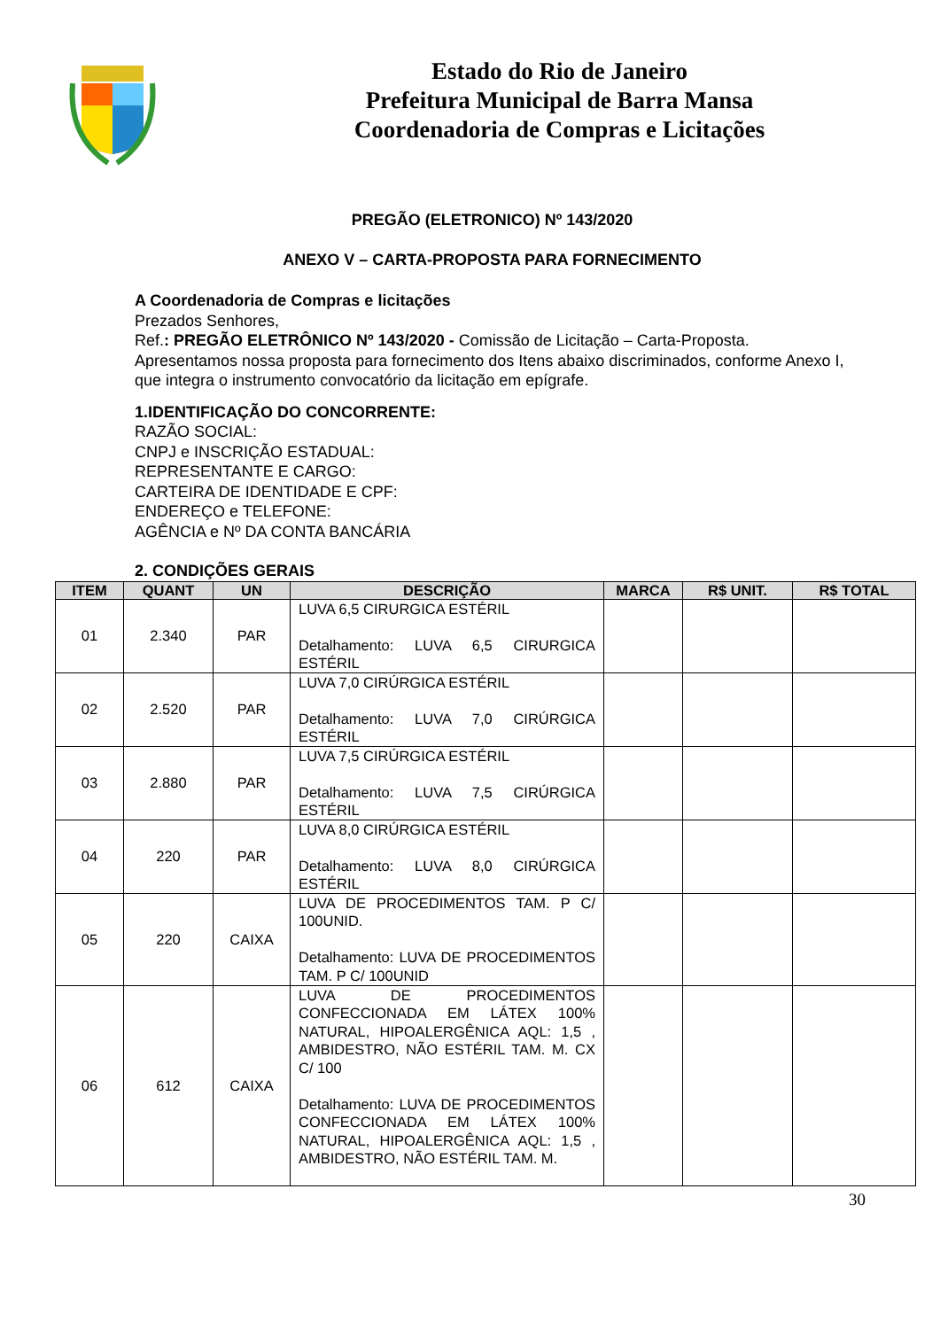Estado do Rio de Janeiro
Prefeitura Municipal de Barra Mansa
Coordenadoria de Compras e Licitações
PREGÃO (ELETRONICO) Nº 143/2020
ANEXO V – CARTA-PROPOSTA PARA FORNECIMENTO
A Coordenadoria de Compras e licitações
Prezados Senhores,
Ref.: PREGÃO ELETRÔNICO Nº 143/2020 - Comissão de Licitação – Carta-Proposta.
Apresentamos nossa proposta para fornecimento dos Itens abaixo discriminados, conforme Anexo I, que integra o instrumento convocatório da licitação em epígrafe.
1.IDENTIFICAÇÃO DO CONCORRENTE:
RAZÃO SOCIAL:
CNPJ e INSCRIÇÃO ESTADUAL:
REPRESENTANTE E CARGO:
CARTEIRA DE IDENTIDADE E CPF:
ENDEREÇO e TELEFONE:
AGÊNCIA e Nº DA CONTA BANCÁRIA
2. CONDIÇÕES GERAIS
| ITEM | QUANT | UN | DESCRIÇÃO | MARCA | R$ UNIT. | R$ TOTAL |
| --- | --- | --- | --- | --- | --- | --- |
| 01 | 2.340 | PAR | LUVA 6,5 CIRURGICA ESTÉRIL Detalhamento: LUVA 6,5 CIRURGICA ESTÉRIL | | | |
| 02 | 2.520 | PAR | LUVA 7,0 CIRÚRGICA ESTÉRIL Detalhamento: LUVA 7,0 CIRÚRGICA ESTÉRIL | | | |
| 03 | 2.880 | PAR | LUVA 7,5 CIRÚRGICA ESTÉRIL Detalhamento: LUVA 7,5 CIRÚRGICA ESTÉRIL | | | |
| 04 | 220 | PAR | LUVA 8,0 CIRÚRGICA ESTÉRIL Detalhamento: LUVA 8,0 CIRÚRGICA ESTÉRIL | | | |
| 05 | 220 | CAIXA | LUVA DE PROCEDIMENTOS TAM. P C/ 100UNID. Detalhamento: LUVA DE PROCEDIMENTOS TAM. P C/ 100UNID | | | |
| 06 | 612 | CAIXA | LUVA DE PROCEDIMENTOS CONFECCIONADA EM LÁTEX 100% NATURAL, HIPOALERGÊNICA AQL: 1,5 , AMBIDESTRO, NÃO ESTÉRIL TAM. M. CX C/ 100 Detalhamento: LUVA DE PROCEDIMENTOS CONFECCIONADA EM LÁTEX 100% NATURAL, HIPOALERGÊNICA AQL: 1,5 , AMBIDESTRO, NÃO ESTÉRIL TAM. M. | | | |
30